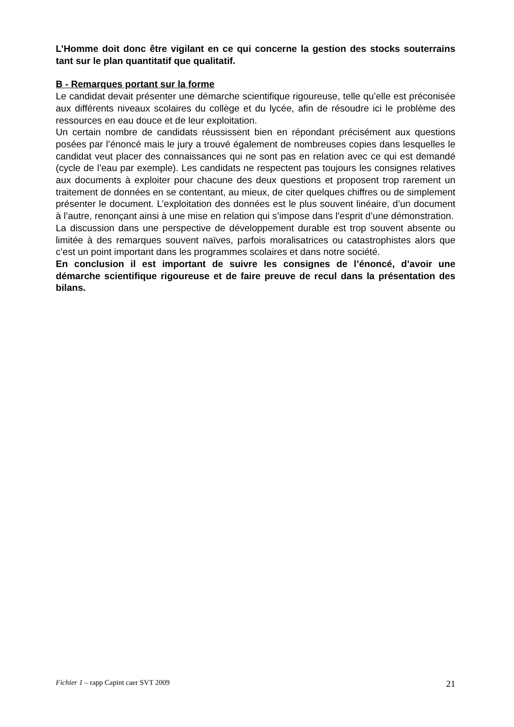L’Homme doit donc être vigilant en ce qui concerne la gestion des stocks souterrains tant sur le plan quantitatif que qualitatif.
B - Remarques portant sur la forme
Le candidat devait présenter une démarche scientifique rigoureuse, telle qu’elle est préconisée aux différents niveaux scolaires du collège et du lycée, afin de résoudre ici le problème des ressources en eau douce et de leur exploitation.
Un certain nombre de candidats réussissent bien en répondant précisément aux questions posées par l’énoncé mais le jury a trouvé également de nombreuses copies dans lesquelles le candidat veut placer des connaissances qui ne sont pas en relation avec ce qui est demandé (cycle de l’eau par exemple). Les candidats ne respectent pas toujours les consignes relatives aux documents à exploiter pour chacune des deux questions et proposent trop rarement un traitement de données en se contentant, au mieux, de citer quelques chiffres ou de simplement présenter le document. L’exploitation des données est le plus souvent linéaire, d’un document à l’autre, renonçant ainsi à une mise en relation qui s’impose dans l’esprit d’une démonstration.
La discussion dans une perspective de développement durable est trop souvent absente ou limitée à des remarques souvent naïves, parfois moralisatrices ou catastrophistes alors que c’est un point important dans les programmes scolaires et dans notre société.
En conclusion il est important de suivre les consignes de l’énoncé, d’avoir une démarche scientifique rigoureuse et de faire preuve de recul dans la présentation des bilans.
Fichier 1 – rapp Capint caer SVT 2009 21